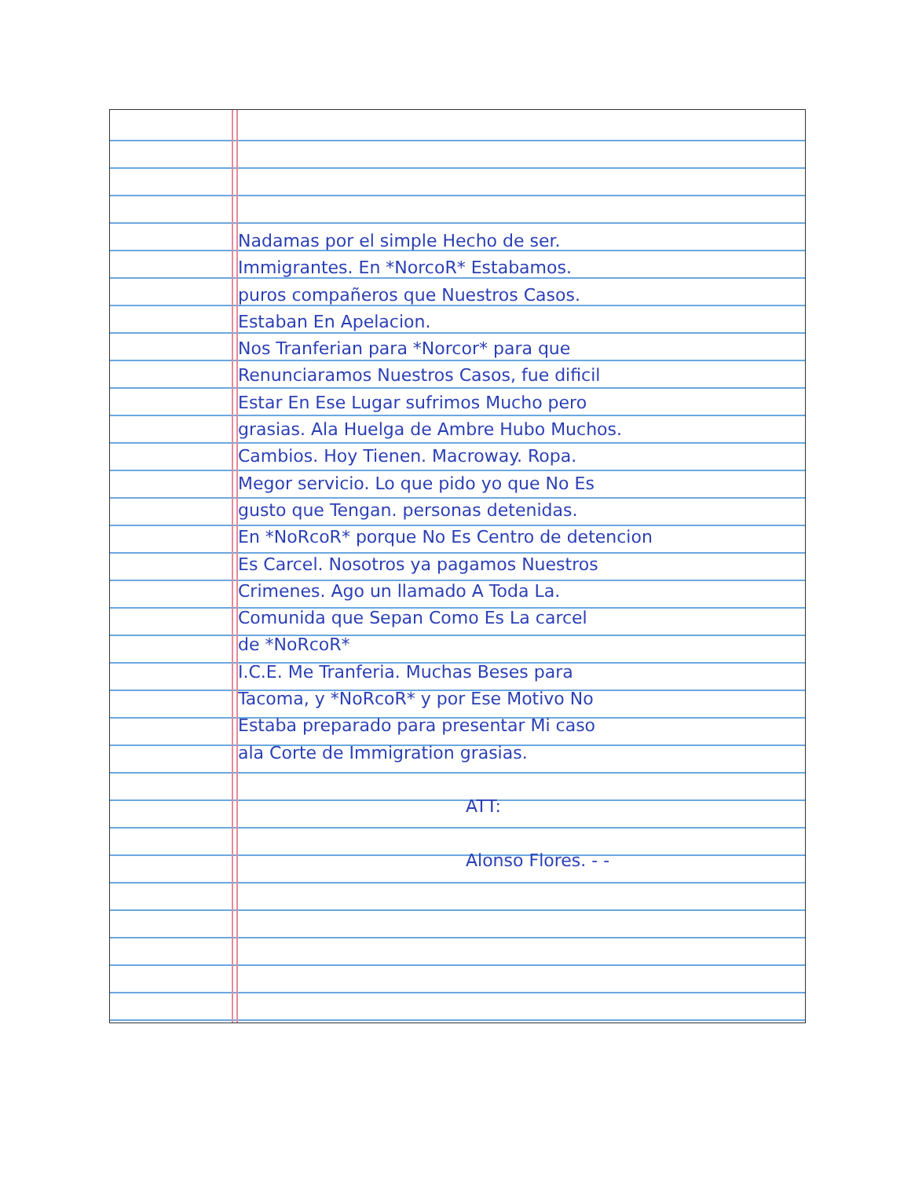Nadamas por el simple Hecho de ser.
Immigrantes. En *NorcoR* Estabamos.
puros compañeros que Nuestros Casos.
Estaban En Apelacion.
Nos Tranferian para *Norcor* para que
Renunciaramos Nuestros Casos, fue dificil
Estar En Ese Lugar sufrimos Mucho pero
grasias. Ala Huelga de Ambre Hubo Muchos.
Cambios. Hoy Tienen. Macroway. Ropa.
Megor servicio. Lo que pido yo que No Es
gusto que Tengan. personas detenidas.
En *NoRcoR* porque No Es Centro de detencion
Es Carcel. Nosotros ya pagamos Nuestros
Crimenes. Ago un llamado A Toda La.
Comunida que Sepan Como Es La carcel
de *NoRcoR*
I.C.E. Me Tranferia. Muchas Beses para
Tacoma, y *NoRcoR* y por Ese Motivo No
Estaba preparado para presentar Mi caso
ala Corte de Immigration grasias.
ATT:
Alonso Flores. - -